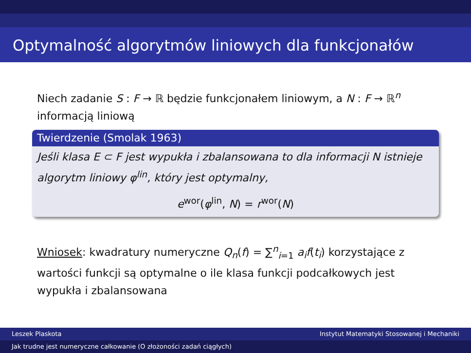Optymalność algorytmów liniowych dla funkcjonałów
Niech zadanie S : F → ℝ będzie funkcjonałem liniowym, a N : F → ℝ<sup>n</sup> informacją liniową
Twierdzenie (Smolak 1963)
Jeśli klasa E ⊂ F jest wypukła i zbalansowana to dla informacji N istnieje algorytm liniowy φ<sup>lin</sup>, który jest optymalny,
e<sup>wor</sup>(φ<sup>lin</sup>, N) = r<sup>wor</sup>(N)
Wniosek: kwadratury numeryczne Q<sub>n</sub>(f) = ∑<sup>n</sup><sub>i=1</sub> a<sub>i</sub>f(t<sub>i</sub>) korzystające z wartości funkcji są optymalne o ile klasa funkcji podcałkowych jest wypukła i zbalansowana
Leszek Plaskota Instytut Matematyki Stosowanej i Mechaniki
Jak trudne jest numeryczne całkowanie (O złożoności zadań ciągłych)